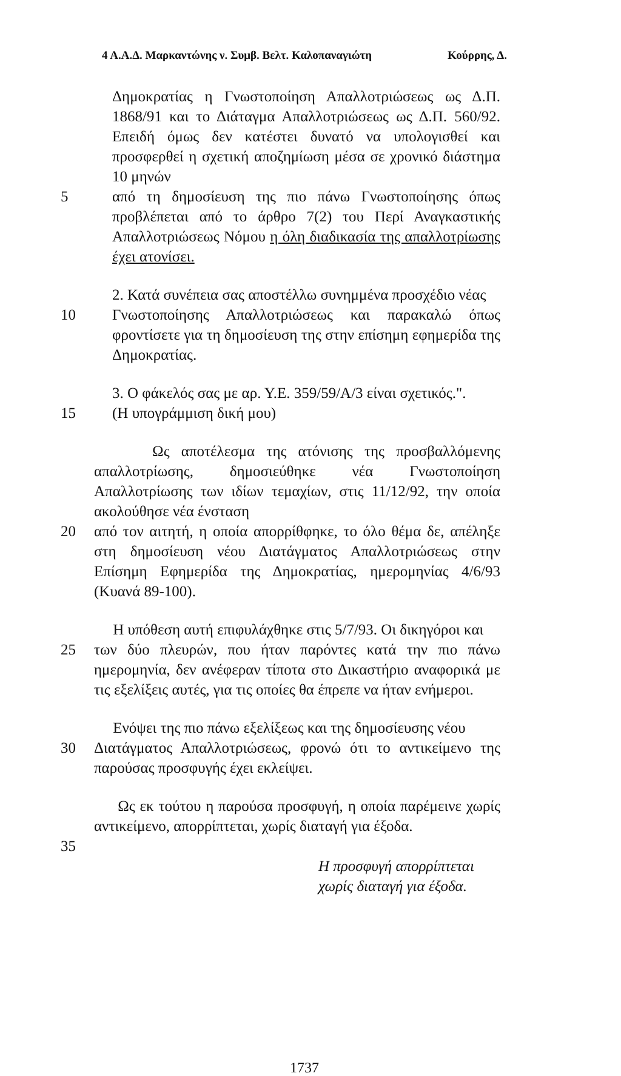4 Α.Α.Δ. Μαρκαντώνης ν. Συμβ. Βελτ. Καλοπαναγιώτη Κούρρης, Δ.
Δημοκρατίας η Γνωστοποίηση Απαλλοτριώσεως ως Δ.Π. 1868/91 και το Διάταγμα Απαλλοτριώσεως ως Δ.Π. 560/92. Επειδή όμως δεν κατέστει δυνατό να υπολογισθεί και προσφερθεί η σχετική αποζημίωση μέσα σε χρονικό διάστημα 10 μηνών
5 από τη δημοσίευση της πιο πάνω Γνωστοποίησης όπως προβλέπεται από το άρθρο 7(2) του Περί Αναγκαστικής Απαλλοτριώσεως Νόμου η όλη διαδικασία της απαλλοτρίωσης έχει ατονίσει.
2. Κατά συνέπεια σας αποστέλλω συνημμένα προσχέδιο νέας
10 Γνωστοποίησης Απαλλοτριώσεως και παρακαλώ όπως φροντίσετε για τη δημοσίευση της στην επίσημη εφημερίδα της Δημοκρατίας.
3. Ο φάκελός σας με αρ. Υ.Ε. 359/59/Α/3 είναι σχετικός.".
15 (Η υπογράμμιση δική μου)
Ως αποτέλεσμα της ατόνισης της προσβαλλόμενης απαλλοτρίωσης, δημοσιεύθηκε νέα Γνωστοποίηση Απαλλοτρίωσης των ιδίων τεμαχίων, στις 11/12/92, την οποία ακολούθησε νέα ένσταση
20 από τον αιτητή, η οποία απορρίθφηκε, το όλο θέμα δε, απέληξε στη δημοσίευση νέου Διατάγματος Απαλλοτριώσεως στην Επίσημη Εφημερίδα της Δημοκρατίας, ημερομηνίας 4/6/93 (Κυανά 89-100).
Η υπόθεση αυτή επιφυλάχθηκε στις 5/7/93. Οι δικηγόροι και
25 των δύο πλευρών, που ήταν παρόντες κατά την πιο πάνω ημερομηνία, δεν ανέφεραν τίποτα στο Δικαστήριο αναφορικά με τις εξελίξεις αυτές, για τις οποίες θα έπρεπε να ήταν ενήμεροι.
Ενόψει της πιο πάνω εξελίξεως και της δημοσίευσης νέου
30 Διατάγματος Απαλλοτριώσεως, φρονώ ότι το αντικείμενο της παρούσας προσφυγής έχει εκλείψει.
Ως εκ τούτου η παρούσα προσφυγή, η οποία παρέμεινε χωρίς αντικείμενο, απορρίπτεται, χωρίς διαταγή για έξοδα.
35
Η προσφυγή απορρίπτεται χωρίς διαταγή για έξοδα.
1737